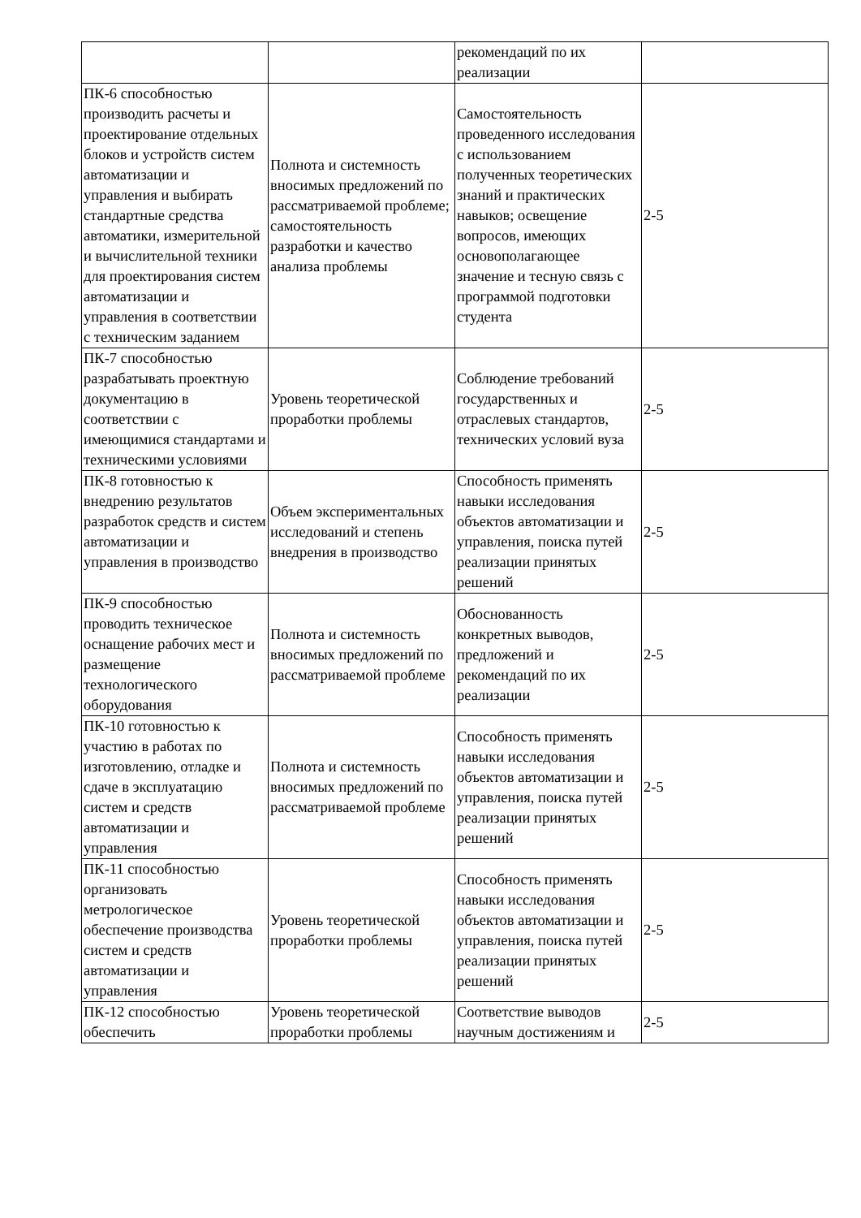| | | рекомендаций по их реализации | |
| ПК-6 способностью производить расчеты и проектирование отдельных блоков и устройств систем автоматизации и управления и выбирать стандартные средства автоматики, измерительной и вычислительной техники для проектирования систем автоматизации и управления в соответствии с техническим заданием | Полнота и системность вносимых предложений по рассматриваемой проблеме; самостоятельность разработки и качество анализа проблемы | Самостоятельность проведенного исследования с использованием полученных теоретических знаний и практических навыков; освещение вопросов, имеющих основополагающее значение и тесную связь с программой подготовки студента | 2-5 |
| ПК-7 способностью разрабатывать проектную документацию в соответствии с имеющимися стандартами и техническими условиями | Уровень теоретической проработки проблемы | Соблюдение требований государственных и отраслевых стандартов, технических условий вуза | 2-5 |
| ПК-8 готовностью к внедрению результатов разработок средств и систем автоматизации и управления в производство | Объем экспериментальных исследований и степень внедрения в производство | Способность применять навыки исследования объектов автоматизации и управления, поиска путей реализации принятых решений | 2-5 |
| ПК-9 способностью проводить техническое оснащение рабочих мест и размещение технологического оборудования | Полнота и системность вносимых предложений по рассматриваемой проблеме | Обоснованность конкретных выводов, предложений и рекомендаций по их реализации | 2-5 |
| ПК-10 готовностью к участию в работах по изготовлению, отладке и сдаче в эксплуатацию систем и средств автоматизации и управления | Полнота и системность вносимых предложений по рассматриваемой проблеме | Способность применять навыки исследования объектов автоматизации и управления, поиска путей реализации принятых решений | 2-5 |
| ПК-11 способностью организовать метрологическое обеспечение производства систем и средств автоматизации и управления | Уровень теоретической проработки проблемы | Способность применять навыки исследования объектов автоматизации и управления, поиска путей реализации принятых решений | 2-5 |
| ПК-12 способностью обеспечить | Уровень теоретической проработки проблемы | Соответствие выводов научным достижениям и | 2-5 |